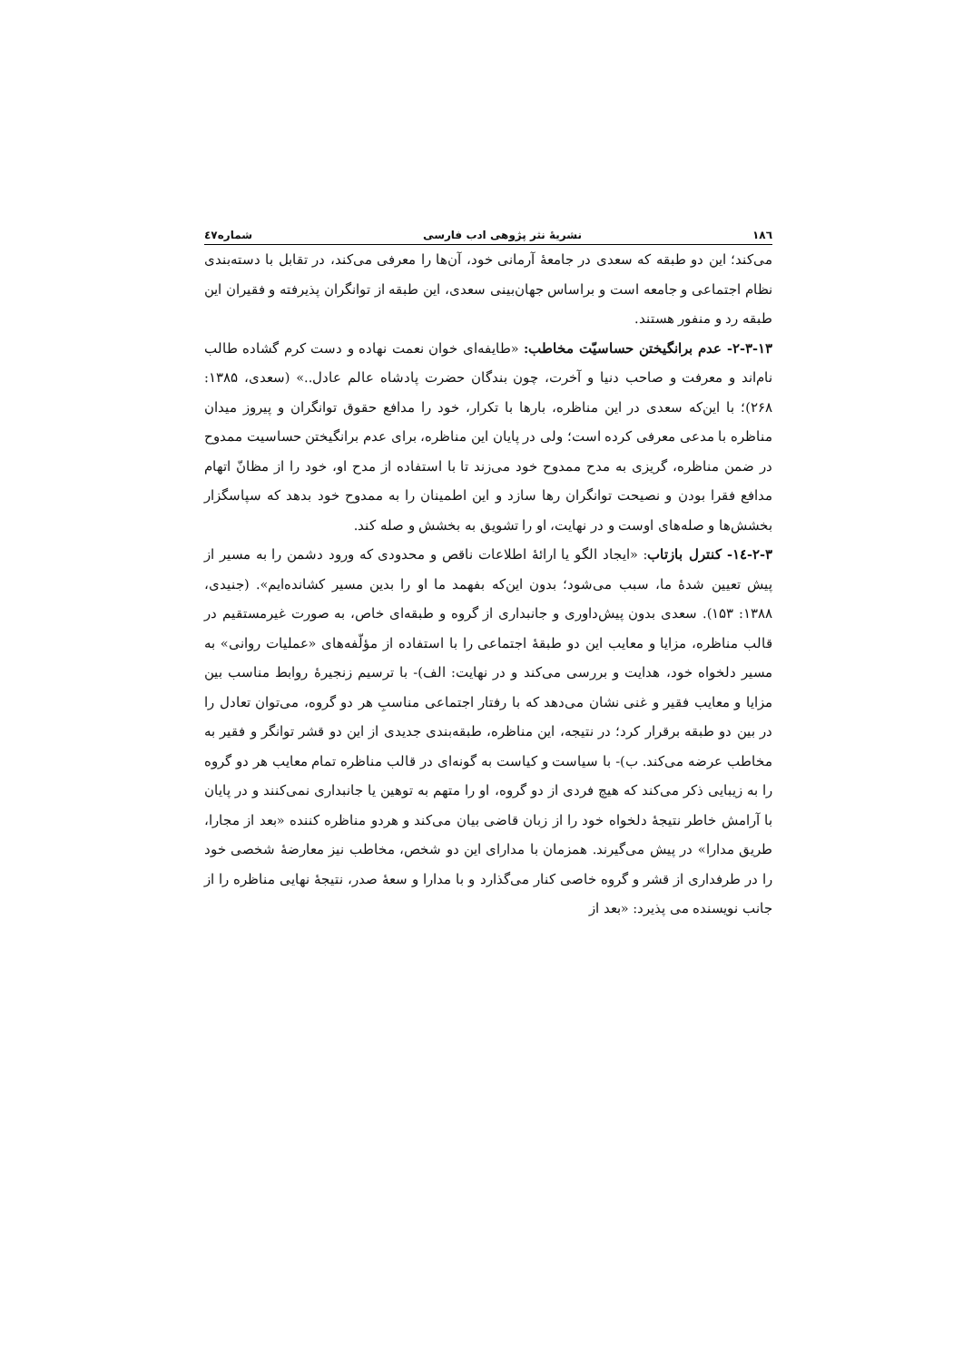۱۸٦ نشریهٔ نثر پژوهی ادب فارسی شماره٤٧
می‌کند؛ این دو طبقه که سعدی در جامعهٔ آرمانی خود، آن‌ها را معرفی می‌کند، در تقابل با دسته‌بندی نظام اجتماعی و جامعه است و براساس جهان‌بینی سعدی، این طبقه از توانگران پذیرفته و فقیران این طبقه رد و منفور هستند.
۲-۳-۱۳- عدم برانگیختن حساسیّت مخاطب: «طایفه‌ای خوان نعمت نهاده و دست کرم گشاده طالب نام‌اند و معرفت و صاحب دنیا و آخرت، چون بندگان حضرت پادشاه عالم عادل..» (سعدی، ۱۳۸۵: ۲۶۸)؛ با این‌که سعدی در این مناظره، بارها با تکرار، خود را مدافع حقوق توانگران و پیروز میدان مناظره با مدعی معرفی کرده است؛ ولی در پایان این مناظره، برای عدم برانگیختن حساسیت ممدوح در ضمن مناظره، گریزی به مدح ممدوح خود می‌زند تا با استفاده از مدح او، خود را از مظانّ اتهام مدافع فقرا بودن و نصیحت توانگران رها سازد و این اطمینان را به ممدوح خود بدهد که سپاسگزار بخشش‌ها و صله‌های اوست و در نهایت، او را تشویق به بخشش و صله کند.
۲-۳-١٤- کنترل بازتاب: «ایجاد الگو یا ارائهٔ اطلاعات ناقص و محدودی که ورود دشمن را به مسیر از پیش تعیین شدهٔ ما، سبب می‌شود؛ بدون این‌که بفهمد ما او را بدین مسیر کشانده‌ایم». (جنیدی، ۱۳۸۸: ۱۵۳). سعدی بدون پیش‌داوری و جانبداری از گروه و طبقه‌ای خاص، به صورت غیرمستقیم در قالب مناظره، مزایا و معایب این دو طبقهٔ اجتماعی را با استفاده از مؤلّفه‌های «عملیات روانی» به مسیر دلخواه خود، هدایت و بررسی می‌کند و در نهایت: الف)- با ترسیم زنجیرهٔ روابط مناسب بین مزایا و معایب فقیر و غنی نشان می‌دهد که با رفتار اجتماعی مناسبِ هر دو گروه، می‌توان تعادل را در بین دو طبقه برقرار کرد؛ در نتیجه، این مناظره، طبقه‌بندی جدیدی از این دو قشر توانگر و فقیر به مخاطب عرضه می‌کند. ب)- با سیاست و کیاست به گونه‌ای در قالب مناظره تمام معایب هر دو گروه را به زیبایی ذکر می‌کند که هیچ فردی از دو گروه، او را متهم به توهین یا جانبداری نمی‌کنند و در پایان با آرامش خاطر نتیجهٔ دلخواه خود را از زبان قاضی بیان می‌کند و هردو مناظره کننده «بعد از مجارا، طریق مدارا» در پیش می‌گیرند. همزمان با مدارای این دو شخص، مخاطب نیز معارضهٔ شخصی خود را در طرفداری از قشر و گروه خاصی کنار می‌گذارد و با مدارا و سعهٔ صدر، نتیجهٔ نهایی مناظره را از جانب نویسنده می پذیرد: «بعد از